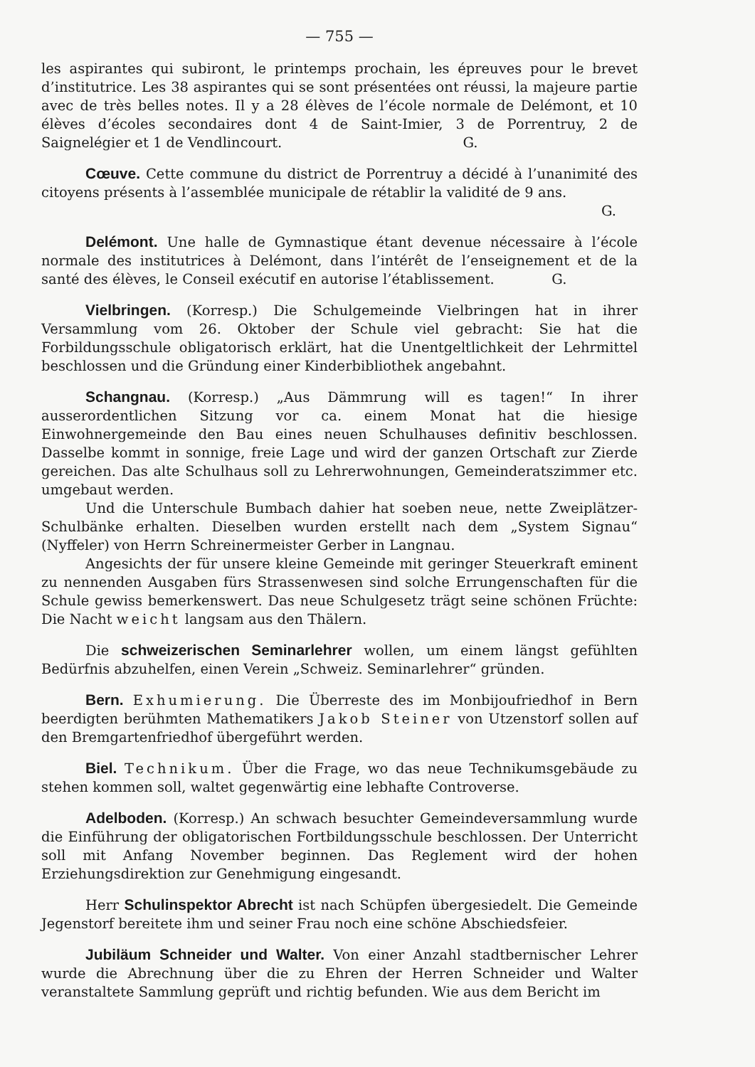— 755 —
les aspirantes qui subiront, le printemps prochain, les épreuves pour le brevet d’institutrice. Les 38 aspirantes qui se sont présentées ont réussi, la majeure partie avec de très belles notes. Il y a 28 élèves de l’école normale de Delémont, et 10 élèves d’écoles secondaires dont 4 de Saint-Imier, 3 de Porrentruy, 2 de Saignelégier et 1 de Vendlincourt. G.
Cœuve. Cette commune du district de Porrentruy a décidé à l’unanimité des citoyens présents à l’assemblée municipale de rétablir la validité de 9 ans.
G.
Delémont. Une halle de Gymnastique étant devenue nécessaire à l’école normale des institutrices à Delémont, dans l’intérêt de l’enseignement et de la santé des élèves, le Conseil exécutif en autorise l’établissement. G.
Vielbringen. (Korresp.) Die Schulgemeinde Vielbringen hat in ihrer Versammlung vom 26. Oktober der Schule viel gebracht: Sie hat die Forbildungsschule obligatorisch erklärt, hat die Unentgeltlichkeit der Lehrmittel beschlossen und die Gründung einer Kinderbibliothek angebahnt.
Schangnau. (Korresp.) „Aus Dämmrung will es tagen!“ In ihrer ausserordentlichen Sitzung vor ca. einem Monat hat die hiesige Einwohnergemeinde den Bau eines neuen Schulhauses definitiv beschlossen. Dasselbe kommt in sonnige, freie Lage und wird der ganzen Ortschaft zur Zierde gereichen. Das alte Schulhaus soll zu Lehrerwohnungen, Gemeinderatszimmer etc. umgebaut werden.
Und die Unterschule Bumbach dahier hat soeben neue, nette Zweiplätzer-Schulbänke erhalten. Dieselben wurden erstellt nach dem „System Signau“ (Nyffeler) von Herrn Schreinermeister Gerber in Langnau.
Angesichts der für unsere kleine Gemeinde mit geringer Steuerkraft eminent zu nennenden Ausgaben fürs Strassenwesen sind solche Errungenschaften für die Schule gewiss bemerkenswert. Das neue Schulgesetz trägt seine schönen Früchte: Die Nacht weicht langsam aus den Thälern.
Die schweizerischen Seminarlehrer wollen, um einem längst gefühlten Bedürfnis abzuhelfen, einen Verein „Schweiz. Seminarlehrer“ gründen.
Bern. Exhumierung. Die Überreste des im Monbijoufriedhof in Bern beerdigten berühmten Mathematikers Jakob Steiner von Utzenstorf sollen auf den Bremgartenfriedhof übergeführt werden.
Biel. Technikum. Über die Frage, wo das neue Technikumsgebäude zu stehen kommen soll, waltet gegenwärtig eine lebhafte Controverse.
Adelboden. (Korresp.) An schwach besuchter Gemeindeversammlung wurde die Einführung der obligatorischen Fortbildungsschule beschlossen. Der Unterricht soll mit Anfang November beginnen. Das Reglement wird der hohen Erziehungsdirektion zur Genehmigung eingesandt.
Herr Schulinspektor Abrecht ist nach Schüpfen übergesiedelt. Die Gemeinde Jegenstorf bereitete ihm und seiner Frau noch eine schöne Abschiedsfeier.
Jubiläum Schneider und Walter. Von einer Anzahl stadtbernischer Lehrer wurde die Abrechnung über die zu Ehren der Herren Schneider und Walter veranstaltete Sammlung geprüft und richtig befunden. Wie aus dem Bericht im